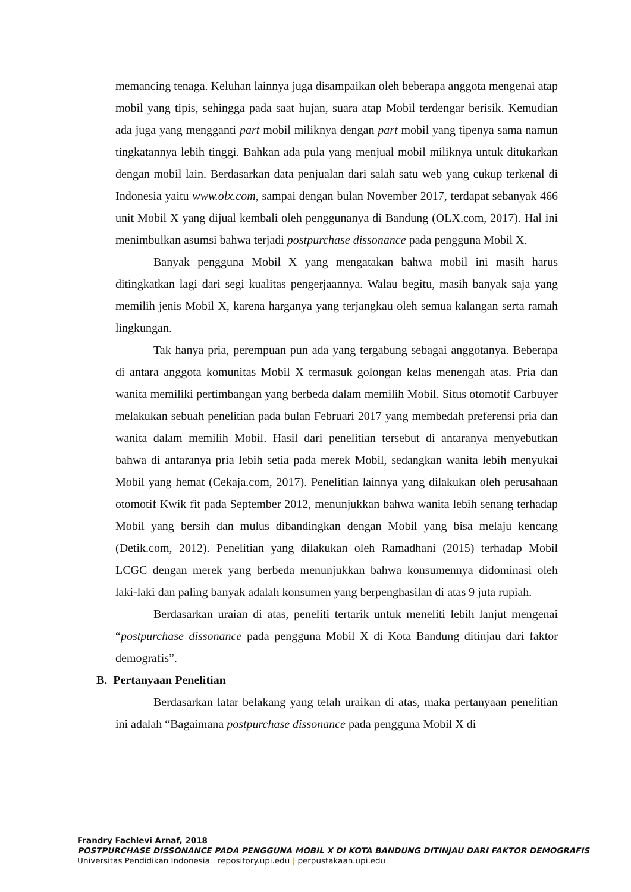memancing tenaga. Keluhan lainnya juga disampaikan oleh beberapa anggota mengenai atap mobil yang tipis, sehingga pada saat hujan, suara atap Mobil terdengar berisik. Kemudian ada juga yang mengganti part mobil miliknya dengan part mobil yang tipenya sama namun tingkatannya lebih tinggi. Bahkan ada pula yang menjual mobil miliknya untuk ditukarkan dengan mobil lain. Berdasarkan data penjualan dari salah satu web yang cukup terkenal di Indonesia yaitu www.olx.com, sampai dengan bulan November 2017, terdapat sebanyak 466 unit Mobil X yang dijual kembali oleh penggunanya di Bandung (OLX.com, 2017). Hal ini menimbulkan asumsi bahwa terjadi postpurchase dissonance pada pengguna Mobil X.
Banyak pengguna Mobil X yang mengatakan bahwa mobil ini masih harus ditingkatkan lagi dari segi kualitas pengerjaannya. Walau begitu, masih banyak saja yang memilih jenis Mobil X, karena harganya yang terjangkau oleh semua kalangan serta ramah lingkungan.
Tak hanya pria, perempuan pun ada yang tergabung sebagai anggotanya. Beberapa di antara anggota komunitas Mobil X termasuk golongan kelas menengah atas. Pria dan wanita memiliki pertimbangan yang berbeda dalam memilih Mobil. Situs otomotif Carbuyer melakukan sebuah penelitian pada bulan Februari 2017 yang membedah preferensi pria dan wanita dalam memilih Mobil. Hasil dari penelitian tersebut di antaranya menyebutkan bahwa di antaranya pria lebih setia pada merek Mobil, sedangkan wanita lebih menyukai Mobil yang hemat (Cekaja.com, 2017). Penelitian lainnya yang dilakukan oleh perusahaan otomotif Kwik fit pada September 2012, menunjukkan bahwa wanita lebih senang terhadap Mobil yang bersih dan mulus dibandingkan dengan Mobil yang bisa melaju kencang (Detik.com, 2012). Penelitian yang dilakukan oleh Ramadhani (2015) terhadap Mobil LCGC dengan merek yang berbeda menunjukkan bahwa konsumennya didominasi oleh laki-laki dan paling banyak adalah konsumen yang berpenghasilan di atas 9 juta rupiah.
Berdasarkan uraian di atas, peneliti tertarik untuk meneliti lebih lanjut mengenai “postpurchase dissonance pada pengguna Mobil X di Kota Bandung ditinjau dari faktor demografis”.
B. Pertanyaan Penelitian
Berdasarkan latar belakang yang telah uraikan di atas, maka pertanyaan penelitian ini adalah “Bagaimana postpurchase dissonance pada pengguna Mobil X di
Frandry Fachlevi Arnaf, 2018
POSTPURCHASE DISSONANCE PADA PENGGUNA MOBIL X DI KOTA BANDUNG DITINJAU DARI FAKTOR DEMOGRAFIS
Universitas Pendidikan Indonesia | repository.upi.edu | perpustakaan.upi.edu